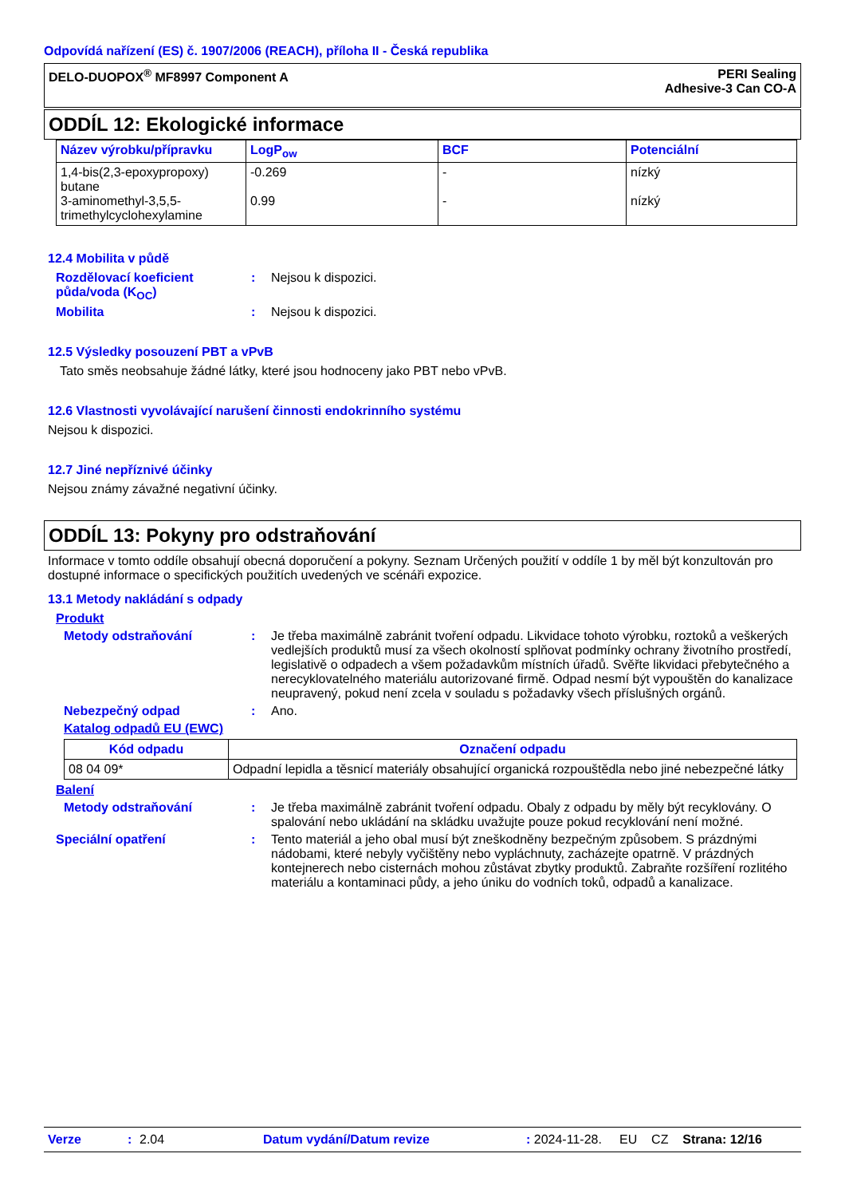Odpovídá nařízení (ES) č. 1907/2006 (REACH), příloha II - Česká republika
DELO-DUOPOX<sup>®</sup> MF8997 Component A
PERI Sealing
Adhesive-3 Can CO-A
ODDÍL 12: Ekologické informace
| Název výrobku/přípravku | LogP<sub>ow</sub> | BCF | Potenciální |
| --- | --- | --- | --- |
| 1,4-bis(2,3-epoxypropoxy) butane 3-aminomethyl-3,5,5-trimethylcyclohexylamine | -0.269 0.99 | - - | nízký nízký |
12.4 Mobilita v půdě
Rozdělovací koeficient půda/voda (K<sub>OC</sub>)
: Nejsou k dispozici.
Mobilita : Nejsou k dispozici.
12.5 Výsledky posouzení PBT a vPvB
Tato směs neobsahuje žádné látky, které jsou hodnoceny jako PBT nebo vPvB.
12.6 Vlastnosti vyvolávající narušení činnosti endokrinního systému
Nejsou k dispozici.
12.7 Jiné nepříznivé účinky
Nejsou známy závažné negativní účinky.
ODDÍL 13: Pokyny pro odstraňování
Informace v tomto oddíle obsahují obecná doporučení a pokyny. Seznam Určených použití v oddíle 1 by měl být konzultován pro dostupné informace o specifických použitích uvedených ve scénáři expozice.
13.1 Metody nakládání s odpady
Produkt
Metody odstraňování : Je třeba maximálně zabránit tvoření odpadu. Likvidace tohoto výrobku, roztoků a veškerých vedlejších produktů musí za všech okolností splňovat podmínky ochrany životního prostředí, legislativě o odpadech a všem požadavkům místních úřadů. Svěřte likvidaci přebytečného a nerecyklovatelného materiálu autorizované firmě. Odpad nesmí být vypouštěn do kanalizace neupravený, pokud není zcela v souladu s požadavky všech příslušných orgánů.
Nebezpečný odpad : Ano.
Katalog odpadů EU (EWC)
| Kód odpadu | Označení odpadu |
| --- | --- |
| 08 04 09* | Odpadní lepidla a těsnicí materiály obsahující organická rozpouštědla nebo jiné nebezpečné látky |
Balení
Metody odstraňování : Je třeba maximálně zabránit tvoření odpadu. Obaly z odpadu by měly být recyklovány. O spalování nebo ukládání na skládku uvažujte pouze pokud recyklování není možné.
Speciální opatření : Tento materiál a jeho obal musí být zneškodněny bezpečným způsobem. S prázdnými nádobami, které nebyly vyčištěny nebo vypláchnuty, zacházejte opatrně. V prázdných kontejnerech nebo cisternách mohou zůstávat zbytky produktů. Zabraňte rozšíření rozlitého materiálu a kontaminaci půdy, a jeho úniku do vodních toků, odpadů a kanalizace.
Verze: 2.04 Datum vydání/Datum revize: 2024-11-28. EU CZ Strana: 12/16